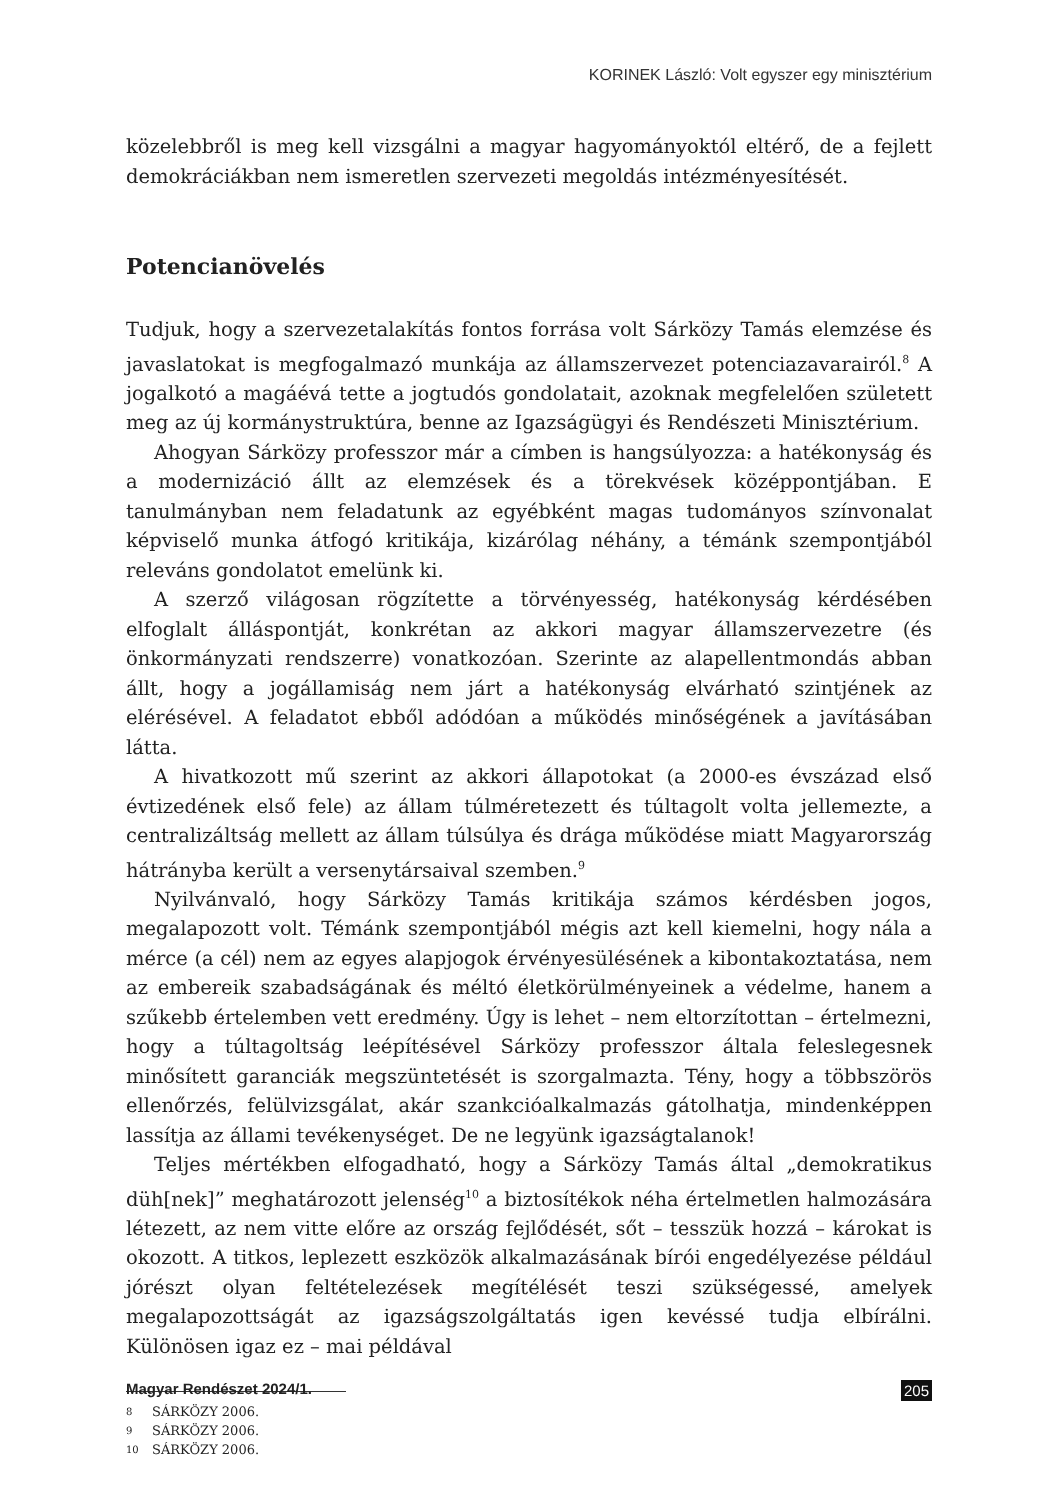KORINEK László: Volt egyszer egy minisztérium
közelebbről is meg kell vizsgálni a magyar hagyományoktól eltérő, de a fejlett demokráciákban nem ismeretlen szervezeti megoldás intézményesítését.
Potencianövelés
Tudjuk, hogy a szervezetalakítás fontos forrása volt Sárközy Tamás elemzése és javaslatokat is megfogalmazó munkája az államszervezet potenciazavarairól.<sup>8</sup> A jogalkotó a magáévá tette a jogtudós gondolatait, azoknak megfelelően született meg az új kormánystruktúra, benne az Igazságügyi és Rendészeti Minisztérium.
Ahogyan Sárközy professzor már a címben is hangsúlyozza: a hatékonyság és a modernizáció állt az elemzések és a törekvések középpontjában. E tanulmányban nem feladatunk az egyébként magas tudományos színvonalat képviselő munka átfogó kritikája, kizárólag néhány, a témánk szempontjából releváns gondolatot emelünk ki.
A szerző világosan rögzítette a törvényesség, hatékonyság kérdésében elfoglalt álláspontját, konkrétan az akkori magyar államszervezetre (és önkormányzati rendszerre) vonatkozóan. Szerinte az alapellentmondás abban állt, hogy a jogállamiság nem járt a hatékonyság elvárható szintjének az elérésével. A feladatot ebből adódóan a működés minőségének a javításában látta.
A hivatkozott mű szerint az akkori állapotokat (a 2000-es évszázad első évtizedének első fele) az állam túlméretezett és túltagolt volta jellemezte, a centralizáltság mellett az állam túlsúlya és drága működése miatt Magyarország hátrányba került a versenytársaival szemben.<sup>9</sup>
Nyilvánvaló, hogy Sárközy Tamás kritikája számos kérdésben jogos, megalapozott volt. Témánk szempontjából mégis azt kell kiemelni, hogy nála a mérce (a cél) nem az egyes alapjogok érvényesülésének a kibontakoztatása, nem az embereik szabadságának és méltó életkörülményeinek a védelme, hanem a szűkebb értelemben vett eredmény. Úgy is lehet – nem eltorzítottan – értelmezni, hogy a túltagoltság leépítésével Sárközy professzor általa feleslegesnek minősített garanciák megszüntetését is szorgalmazta. Tény, hogy a többszörös ellenőrzés, felülvizsgálat, akár szankcióalkalmazás gátolhatja, mindenképpen lassítja az állami tevékenységet. De ne legyünk igazságtalanok!
Teljes mértékben elfogadható, hogy a Sárközy Tamás által „demokratikus düh[nek]” meghatározott jelenség<sup>10</sup> a biztosítékok néha értelmetlen halmozására létezett, az nem vitte előre az ország fejlődését, sőt – tesszük hozzá – károkat is okozott. A titkos, leplezett eszközök alkalmazásának bírói engedélyezése például jórészt olyan feltételezések megítélését teszi szükségessé, amelyek megalapozottságát az igazságszolgáltatás igen kevéssé tudja elbírálni. Különösen igaz ez – mai példával
8 SÁRKÖZY 2006.
9 SÁRKÖZY 2006.
10 SÁRKÖZY 2006.
Magyar Rendészet 2024/1. 205